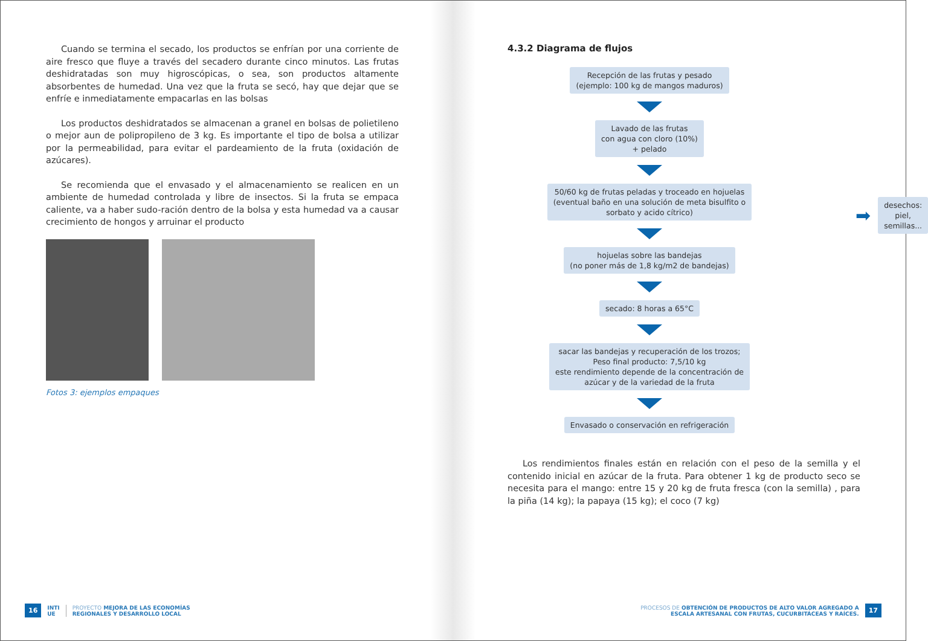Cuando se termina el secado, los productos se enfrían por una corriente de aire fresco que fluye a través del secadero durante cinco minutos. Las frutas deshidratadas son muy higroscópicas, o sea, son productos altamente absorbentes de humedad. Una vez que la fruta se secó, hay que dejar que se enfríe e inmediatamente empacarlas en las bolsas
Los productos deshidratados se almacenan a granel en bolsas de polietileno o mejor aun de polipropileno de 3 kg. Es importante el tipo de bolsa a utilizar por la permeabilidad, para evitar el pardeamiento de la fruta (oxidación de azúcares).
Se recomienda que el envasado y el almacenamiento se realicen en un ambiente de humedad controlada y libre de insectos. Si la fruta se empaca caliente, va a haber sudo-ración dentro de la bolsa y esta humedad va a causar crecimiento de hongos y arruinar el producto
Fotos 3: ejemplos empaques
16 INTI
UE PROYECTO MEJORA DE LAS ECONOMÍAS
REGIONALES Y DESARROLLO LOCAL
4.3.2 Diagrama de flujos
Recepción de las frutas y pesado
(ejemplo: 100 kg de mangos maduros)
Lavado de las frutas
con agua con cloro (10%)
+ pelado
50/60 kg de frutas peladas y troceado en hojuelas
(eventual baño en una solución de meta bisulfito o
sorbato y acido cítrico)
hojuelas sobre las bandejas
(no poner más de 1,8 kg/m2 de bandejas)
secado: 8 horas a 65°C
sacar las bandejas y recuperación de los trozos;
Peso final producto: 7,5/10 kg
este rendimiento depende de la concentración de
azúcar y de la variedad de la fruta
Envasado o conservación en refrigeración
➡ desechos: piel, semillas...
Los rendimientos finales están en relación con el peso de la semilla y el contenido inicial en azúcar de la fruta. Para obtener 1 kg de producto seco se necesita para el mango: entre 15 y 20 kg de fruta fresca (con la semilla) , para la piña (14 kg); la papaya (15 kg); el coco (7 kg)
PROCESOS DE OBTENCIÓN DE PRODUCTOS DE ALTO VALOR AGREGADO A
ESCALA ARTESANAL CON FRUTAS, CUCURBITÁCEAS Y RAÍCES. 17